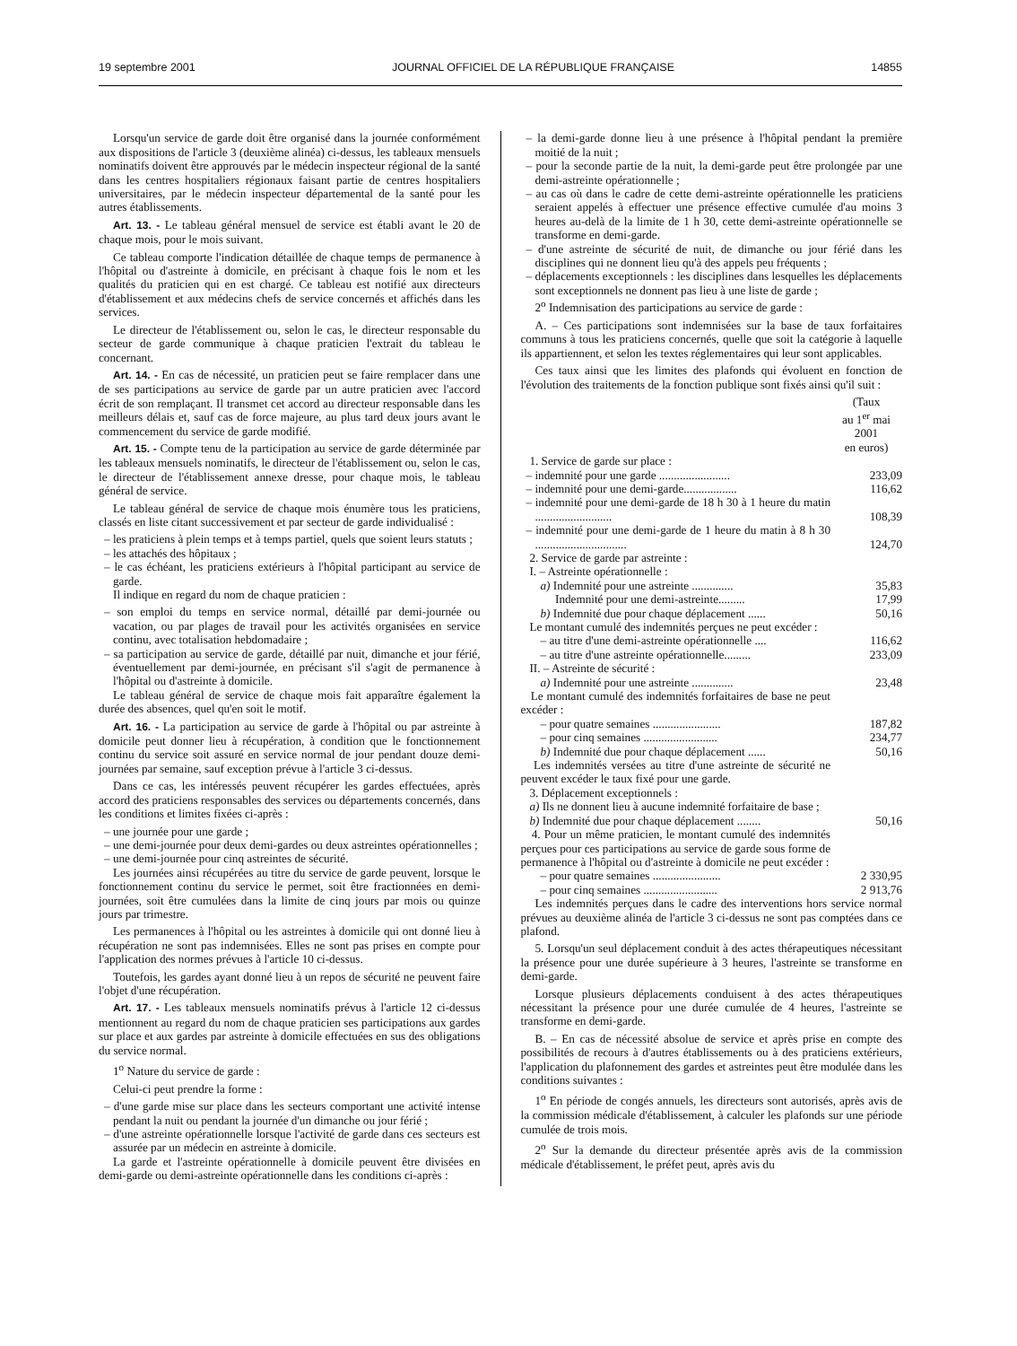19 septembre 2001 JOURNAL OFFICIEL DE LA RÉPUBLIQUE FRANÇAISE 14855
Lorsqu'un service de garde doit être organisé dans la journée conformément aux dispositions de l'article 3 (deuxième alinéa) ci-dessus, les tableaux mensuels nominatifs doivent être approuvés par le médecin inspecteur régional de la santé dans les centres hospitaliers régionaux faisant partie de centres hospitaliers universitaires, par le médecin inspecteur départemental de la santé pour les autres établissements.
Art. 13. - Le tableau général mensuel de service est établi avant le 20 de chaque mois, pour le mois suivant.
Ce tableau comporte l'indication détaillée de chaque temps de permanence à l'hôpital ou d'astreinte à domicile, en précisant à chaque fois le nom et les qualités du praticien qui en est chargé. Ce tableau est notifié aux directeurs d'établissement et aux médecins chefs de service concernés et affichés dans les services.
Le directeur de l'établissement ou, selon le cas, le directeur responsable du secteur de garde communique à chaque praticien l'extrait du tableau le concernant.
Art. 14. - En cas de nécessité, un praticien peut se faire remplacer dans une de ses participations au service de garde par un autre praticien avec l'accord écrit de son remplaçant. Il transmet cet accord au directeur responsable dans les meilleurs délais et, sauf cas de force majeure, au plus tard deux jours avant le commencement du service de garde modifié.
Art. 15. - Compte tenu de la participation au service de garde déterminée par les tableaux mensuels nominatifs, le directeur de l'établissement ou, selon le cas, le directeur de l'établissement annexe dresse, pour chaque mois, le tableau général de service.
Le tableau général de service de chaque mois énumère tous les praticiens, classés en liste citant successivement et par secteur de garde individualisé :
– les praticiens à plein temps et à temps partiel, quels que soient leurs statuts ;
– les attachés des hôpitaux ;
– le cas échéant, les praticiens extérieurs à l'hôpital participant au service de garde.
Il indique en regard du nom de chaque praticien :
– son emploi du temps en service normal, détaillé par demi-journée ou vacation, ou par plages de travail pour les activités organisées en service continu, avec totalisation hebdomadaire ;
– sa participation au service de garde, détaillé par nuit, dimanche et jour férié, éventuellement par demi-journée, en précisant s'il s'agit de permanence à l'hôpital ou d'astreinte à domicile.
Le tableau général de service de chaque mois fait apparaître également la durée des absences, quel qu'en soit le motif.
Art. 16. - La participation au service de garde à l'hôpital ou par astreinte à domicile peut donner lieu à récupération, à condition que le fonctionnement continu du service soit assuré en service normal de jour pendant douze demi-journées par semaine, sauf exception prévue à l'article 3 ci-dessus.
Dans ce cas, les intéressés peuvent récupérer les gardes effectuées, après accord des praticiens responsables des services ou départements concernés, dans les conditions et limites fixées ci-après :
– une journée pour une garde ;
– une demi-journée pour deux demi-gardes ou deux astreintes opérationnelles ;
– une demi-journée pour cinq astreintes de sécurité.
Les journées ainsi récupérées au titre du service de garde peuvent, lorsque le fonctionnement continu du service le permet, soit être fractionnées en demi-journées, soit être cumulées dans la limite de cinq jours par mois ou quinze jours par trimestre.
Les permanences à l'hôpital ou les astreintes à domicile qui ont donné lieu à récupération ne sont pas indemnisées. Elles ne sont pas prises en compte pour l'application des normes prévues à l'article 10 ci-dessus.
Toutefois, les gardes ayant donné lieu à un repos de sécurité ne peuvent faire l'objet d'une récupération.
Art. 17. - Les tableaux mensuels nominatifs prévus à l'article 12 ci-dessus mentionnent au regard du nom de chaque praticien ses participations aux gardes sur place et aux gardes par astreinte à domicile effectuées en sus des obligations du service normal.
1<sup>o</sup> Nature du service de garde :
Celui-ci peut prendre la forme :
– d'une garde mise sur place dans les secteurs comportant une activité intense pendant la nuit ou pendant la journée d'un dimanche ou jour férié ;
– d'une astreinte opérationnelle lorsque l'activité de garde dans ces secteurs est assurée par un médecin en astreinte à domicile.
La garde et l'astreinte opérationnelle à domicile peuvent être divisées en demi-garde ou demi-astreinte opérationnelle dans les conditions ci-après :
– la demi-garde donne lieu à une présence à l'hôpital pendant la première moitié de la nuit ;
– pour la seconde partie de la nuit, la demi-garde peut être prolongée par une demi-astreinte opérationnelle ;
– au cas où dans le cadre de cette demi-astreinte opérationnelle les praticiens seraient appelés à effectuer une présence effective cumulée d'au moins 3 heures au-delà de la limite de 1 h 30, cette demi-astreinte opérationnelle se transforme en demi-garde.
– d'une astreinte de sécurité de nuit, de dimanche ou jour férié dans les disciplines qui ne donnent lieu qu'à des appels peu fréquents ;
– déplacements exceptionnels : les disciplines dans lesquelles les déplacements sont exceptionnels ne donnent pas lieu à une liste de garde ;
2<sup>o</sup> Indemnisation des participations au service de garde :
A. – Ces participations sont indemnisées sur la base de taux forfaitaires communs à tous les praticiens concernés, quelle que soit la catégorie à laquelle ils appartiennent, et selon les textes réglementaires qui leur sont applicables.
Ces taux ainsi que les limites des plafonds qui évoluent en fonction de l'évolution des traitements de la fonction publique sont fixés ainsi qu'il suit :
| | (Taux au 1<sup>er</sup> mai 2001 en euros) |
| 1. Service de garde sur place : | |
| – indemnité pour une garde ........................ | 233,09 |
| – indemnité pour une demi-garde.................. | 116,62 |
| – indemnité pour une demi-garde de 18 h 30 à 1 heure du matin .......................... | 108,39 |
| – indemnité pour une demi-garde de 1 heure du matin à 8 h 30 ............................... | 124,70 |
| 2. Service de garde par astreinte : | |
| I. – Astreinte opérationnelle : | |
| a) Indemnité pour une astreinte .............. | 35,83 |
| Indemnité pour une demi-astreinte......... | 17,99 |
| b) Indemnité due pour chaque déplacement ...... | 50,16 |
| Le montant cumulé des indemnités perçues ne peut excéder : | |
| – au titre d'une demi-astreinte opérationnelle .... | 116,62 |
| – au titre d'une astreinte opérationnelle......... | 233,09 |
| II. – Astreinte de sécurité : | |
| a) Indemnité pour une astreinte .............. | 23,48 |
| Le montant cumulé des indemnités forfaitaires de base ne peut excéder : | |
| – pour quatre semaines ....................... | 187,82 |
| – pour cinq semaines ......................... | 234,77 |
| b) Indemnité due pour chaque déplacement ...... | 50,16 |
| Les indemnités versées au titre d'une astreinte de sécurité ne peuvent excéder le taux fixé pour une garde. | |
| 3. Déplacement exceptionnels : | |
| a) Ils ne donnent lieu à aucune indemnité forfaitaire de base ; | |
| b) Indemnité due pour chaque déplacement ........ | 50,16 |
| 4. Pour un même praticien, le montant cumulé des indemnités perçues pour ces participations au service de garde sous forme de permanence à l'hôpital ou d'astreinte à domicile ne peut excéder : | |
| – pour quatre semaines ....................... | 2 330,95 |
| – pour cinq semaines ......................... | 2 913,76 |
Les indemnités perçues dans le cadre des interventions hors service normal prévues au deuxième alinéa de l'article 3 ci-dessus ne sont pas comptées dans ce plafond.
5. Lorsqu'un seul déplacement conduit à des actes thérapeutiques nécessitant la présence pour une durée supérieure à 3 heures, l'astreinte se transforme en demi-garde.
Lorsque plusieurs déplacements conduisent à des actes thérapeutiques nécessitant la présence pour une durée cumulée de 4 heures, l'astreinte se transforme en demi-garde.
B. – En cas de nécessité absolue de service et après prise en compte des possibilités de recours à d'autres établissements ou à des praticiens extérieurs, l'application du plafonnement des gardes et astreintes peut être modulée dans les conditions suivantes :
1<sup>o</sup> En période de congés annuels, les directeurs sont autorisés, après avis de la commission médicale d'établissement, à calculer les plafonds sur une période cumulée de trois mois.
2<sup>o</sup> Sur la demande du directeur présentée après avis de la commission médicale d'établissement, le préfet peut, après avis du